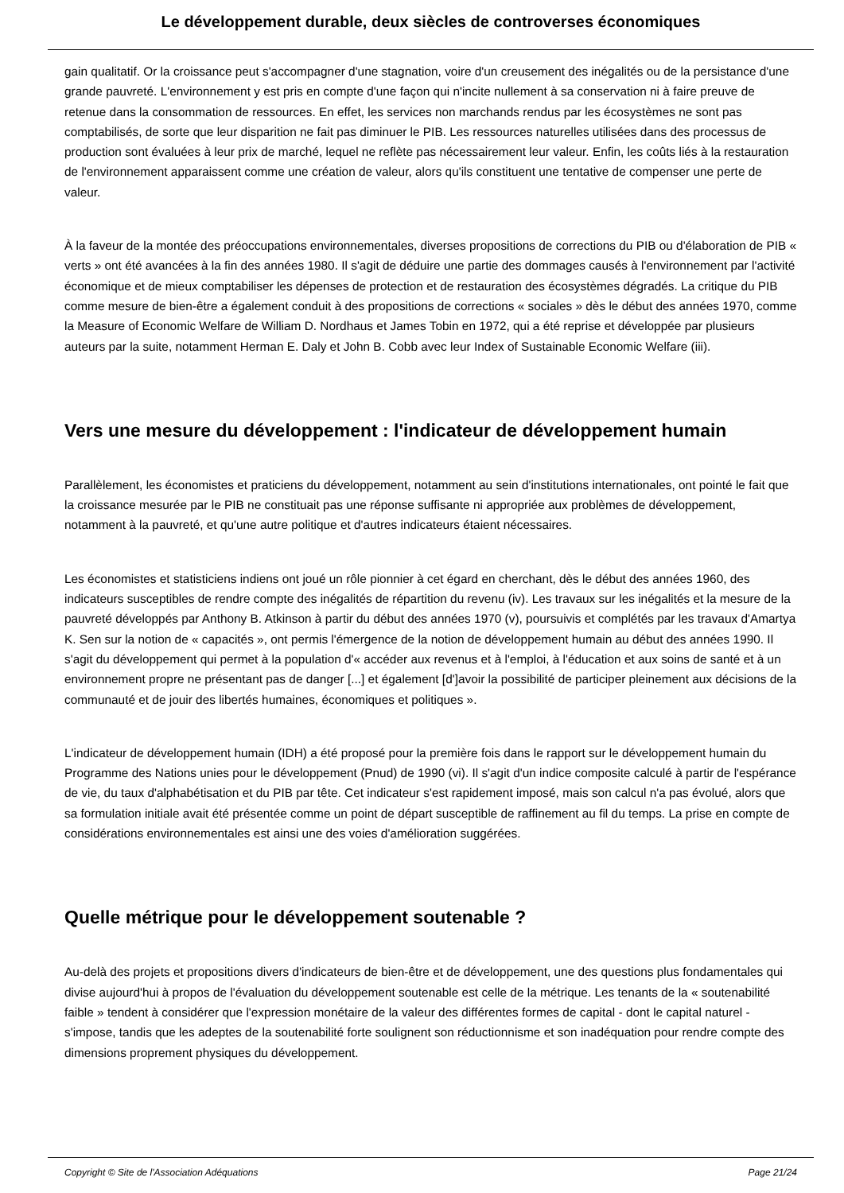Le développement durable, deux siècles de controverses économiques
gain qualitatif. Or la croissance peut s'accompagner d'une stagnation, voire d'un creusement des inégalités ou de la persistance d'une grande pauvreté. L'environnement y est pris en compte d'une façon qui n'incite nullement à sa conservation ni à faire preuve de retenue dans la consommation de ressources. En effet, les services non marchands rendus par les écosystèmes ne sont pas comptabilisés, de sorte que leur disparition ne fait pas diminuer le PIB. Les ressources naturelles utilisées dans des processus de production sont évaluées à leur prix de marché, lequel ne reflète pas nécessairement leur valeur. Enfin, les coûts liés à la restauration de l'environnement apparaissent comme une création de valeur, alors qu'ils constituent une tentative de compenser une perte de valeur.
À la faveur de la montée des préoccupations environnementales, diverses propositions de corrections du PIB ou d'élaboration de PIB « verts » ont été avancées à la fin des années 1980. Il s'agit de déduire une partie des dommages causés à l'environnement par l'activité économique et de mieux comptabiliser les dépenses de protection et de restauration des écosystèmes dégradés. La critique du PIB comme mesure de bien-être a également conduit à des propositions de corrections « sociales » dès le début des années 1970, comme la Measure of Economic Welfare de William D. Nordhaus et James Tobin en 1972, qui a été reprise et développée par plusieurs auteurs par la suite, notamment Herman E. Daly et John B. Cobb avec leur Index of Sustainable Economic Welfare (iii).
Vers une mesure du développement : l'indicateur de développement humain
Parallèlement, les économistes et praticiens du développement, notamment au sein d'institutions internationales, ont pointé le fait que la croissance mesurée par le PIB ne constituait pas une réponse suffisante ni appropriée aux problèmes de développement, notamment à la pauvreté, et qu'une autre politique et d'autres indicateurs étaient nécessaires.
Les économistes et statisticiens indiens ont joué un rôle pionnier à cet égard en cherchant, dès le début des années 1960, des indicateurs susceptibles de rendre compte des inégalités de répartition du revenu (iv). Les travaux sur les inégalités et la mesure de la pauvreté développés par Anthony B. Atkinson à partir du début des années 1970 (v), poursuivis et complétés par les travaux d'Amartya K. Sen sur la notion de « capacités », ont permis l'émergence de la notion de développement humain au début des années 1990. Il s'agit du développement qui permet à la population d'« accéder aux revenus et à l'emploi, à l'éducation et aux soins de santé et à un environnement propre ne présentant pas de danger [...] et également [d']avoir la possibilité de participer pleinement aux décisions de la communauté et de jouir des libertés humaines, économiques et politiques ».
L'indicateur de développement humain (IDH) a été proposé pour la première fois dans le rapport sur le développement humain du Programme des Nations unies pour le développement (Pnud) de 1990 (vi). Il s'agit d'un indice composite calculé à partir de l'espérance de vie, du taux d'alphabétisation et du PIB par tête. Cet indicateur s'est rapidement imposé, mais son calcul n'a pas évolué, alors que sa formulation initiale avait été présentée comme un point de départ susceptible de raffinement au fil du temps. La prise en compte de considérations environnementales est ainsi une des voies d'amélioration suggérées.
Quelle métrique pour le développement soutenable ?
Au-delà des projets et propositions divers d'indicateurs de bien-être et de développement, une des questions plus fondamentales qui divise aujourd'hui à propos de l'évaluation du développement soutenable est celle de la métrique. Les tenants de la « soutenabilité faible » tendent à considérer que l'expression monétaire de la valeur des différentes formes de capital - dont le capital naturel - s'impose, tandis que les adeptes de la soutenabilité forte soulignent son réductionnisme et son inadéquation pour rendre compte des dimensions proprement physiques du développement.
Copyright © Site de l'Association Adéquations Page 21/24